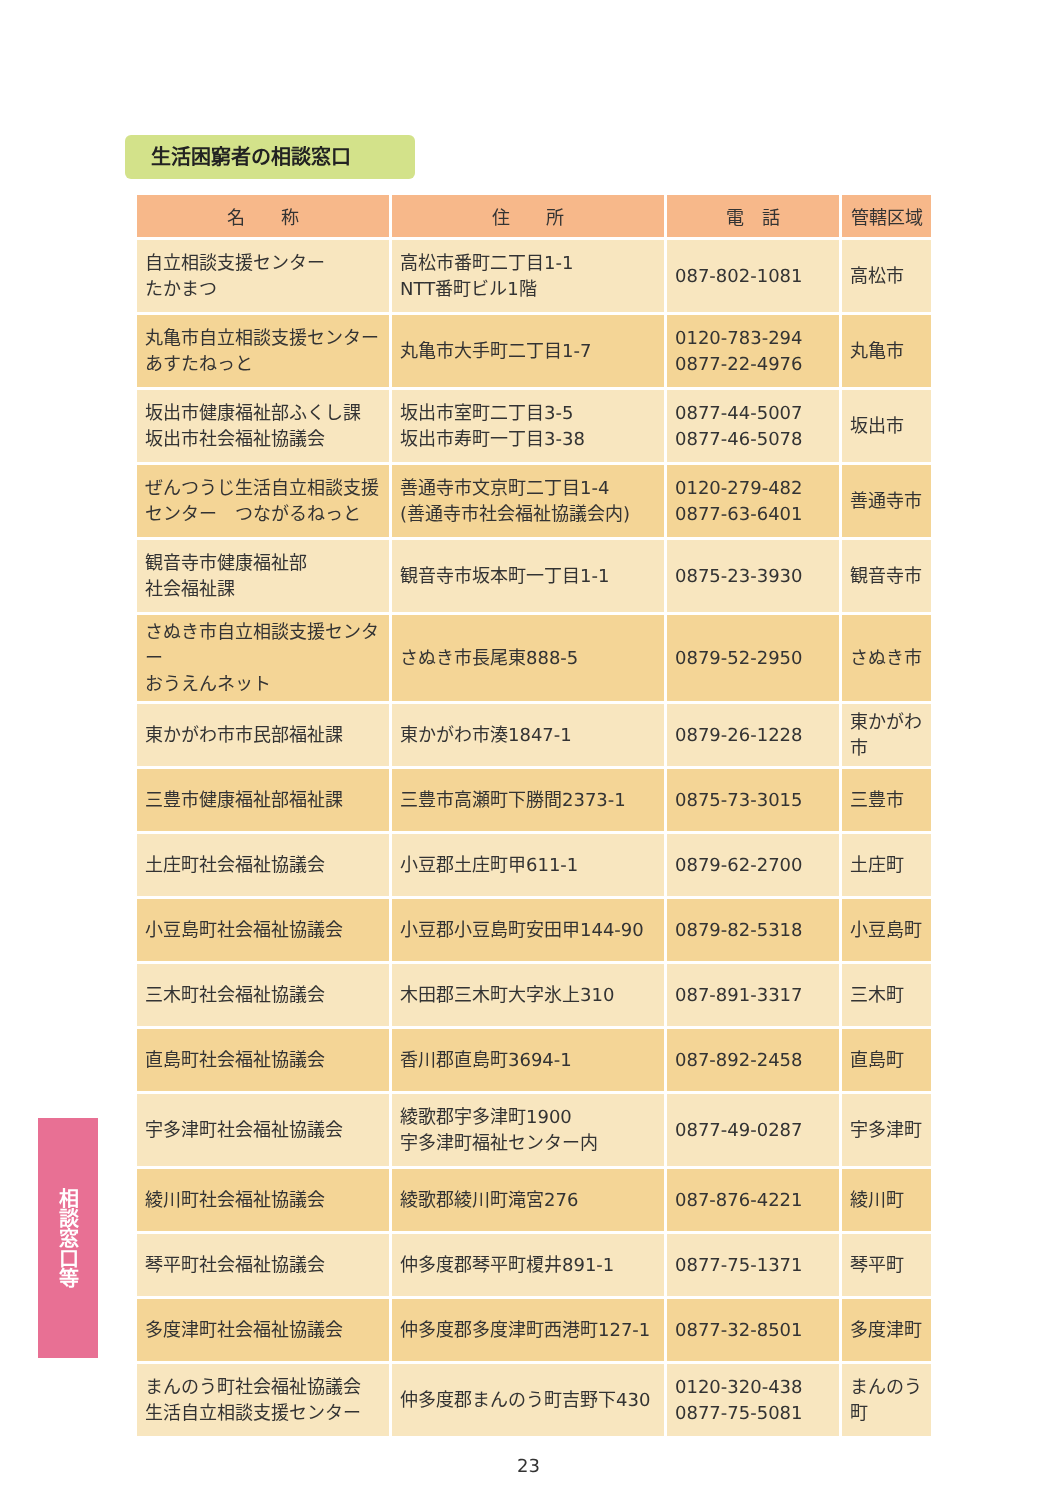生活困窮者の相談窓口
| 名 称 | 住 所 | 電 話 | 管轄区域 |
| --- | --- | --- | --- |
| 自立相談支援センター たかまつ | 高松市番町二丁目1-1 NTT番町ビル1階 | 087-802-1081 | 高松市 |
| 丸亀市自立相談支援センター あすたねっと | 丸亀市大手町二丁目1-7 | 0120-783-294 0877-22-4976 | 丸亀市 |
| 坂出市健康福祉部ふくし課 坂出市社会福祉協議会 | 坂出市室町二丁目3-5 坂出市寿町一丁目3-38 | 0877-44-5007 0877-46-5078 | 坂出市 |
| ぜんつうじ生活自立相談支援 センター つながるねっと | 善通寺市文京町二丁目1-4 (善通寺市社会福祉協議会内) | 0120-279-482 0877-63-6401 | 善通寺市 |
| 観音寺市健康福祉部 社会福祉課 | 観音寺市坂本町一丁目1-1 | 0875-23-3930 | 観音寺市 |
| さぬき市自立相談支援センター おうえんネット | さぬき市長尾東888-5 | 0879-52-2950 | さぬき市 |
| 東かがわ市市民部福祉課 | 東かがわ市湊1847-1 | 0879-26-1228 | 東かがわ市 |
| 三豊市健康福祉部福祉課 | 三豊市高瀬町下勝間2373-1 | 0875-73-3015 | 三豊市 |
| 土庄町社会福祉協議会 | 小豆郡土庄町甲611-1 | 0879-62-2700 | 土庄町 |
| 小豆島町社会福祉協議会 | 小豆郡小豆島町安田甲144-90 | 0879-82-5318 | 小豆島町 |
| 三木町社会福祉協議会 | 木田郡三木町大字氷上310 | 087-891-3317 | 三木町 |
| 直島町社会福祉協議会 | 香川郡直島町3694-1 | 087-892-2458 | 直島町 |
| 宇多津町社会福祉協議会 | 綾歌郡宇多津町1900 宇多津町福祉センター内 | 0877-49-0287 | 宇多津町 |
| 綾川町社会福祉協議会 | 綾歌郡綾川町滝宮276 | 087-876-4221 | 綾川町 |
| 琴平町社会福祉協議会 | 仲多度郡琴平町榎井891-1 | 0877-75-1371 | 琴平町 |
| 多度津町社会福祉協議会 | 仲多度郡多度津町西港町127-1 | 0877-32-8501 | 多度津町 |
| まんのう町社会福祉協議会 生活自立相談支援センター | 仲多度郡まんのう町吉野下430 | 0120-320-438 0877-75-5081 | まんのう町 |
相談窓口等
23